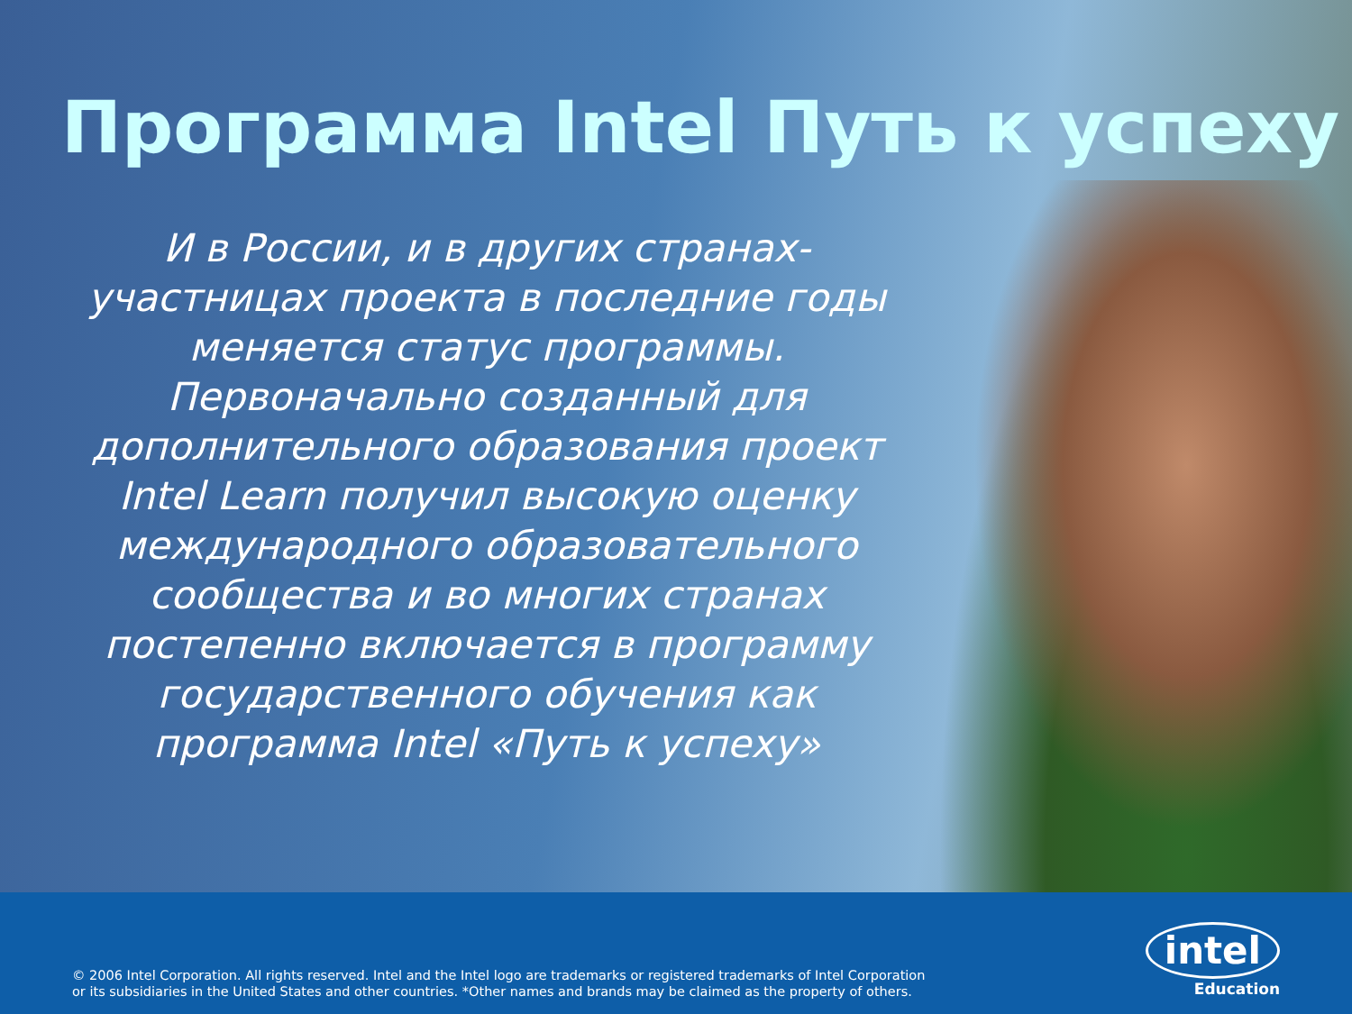Программа Intel Путь к успеху
И в России, и в других странах-
участницах проекта в последние годы
меняется статус программы.
Первоначально созданный для
дополнительного образования проект
Intel Learn получил высокую оценку
международного образовательного
сообщества и во многих странах
постепенно включается в программу
государственного обучения как
программа Intel «Путь к успеху»
© 2006 Intel Corporation. All rights reserved. Intel and the Intel logo are trademarks or registered trademarks of Intel Corporation
or its subsidiaries in the United States and other countries. *Other names and brands may be claimed as the property of others.
intel
Education